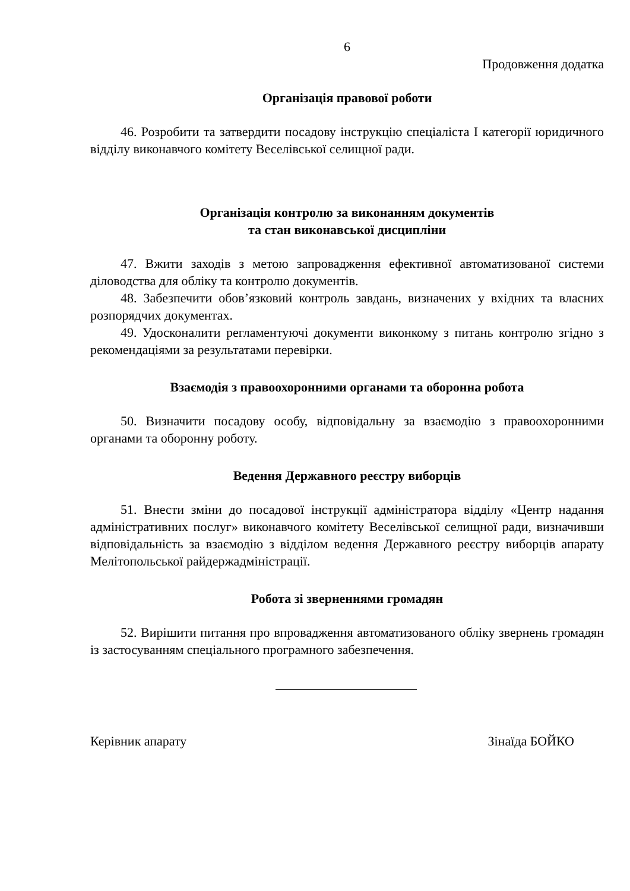6
Продовження додатка
Організація правової роботи
46. Розробити та затвердити посадову інструкцію спеціаліста I категорії юридичного відділу виконавчого комітету Веселівської селищної ради.
Організація контролю за виконанням документів
та стан виконавської дисципліни
47. Вжити заходів з метою запровадження ефективної автоматизованої системи діловодства для обліку та контролю документів.
48. Забезпечити обов’язковий контроль завдань, визначених у вхідних та власних розпорядчих документах.
49. Удосконалити регламентуючі документи виконкому з питань контролю згідно з рекомендаціями за результатами перевірки.
Взаємодія з правоохоронними органами та оборонна робота
50. Визначити посадову особу, відповідальну за взаємодію з правоохоронними органами та оборонну роботу.
Ведення Державного реєстру виборців
51. Внести зміни до посадової інструкції адміністратора відділу «Центр надання адміністративних послуг» виконавчого комітету Веселівської селищної ради, визначивши відповідальність за взаємодію з відділом ведення Державного реєстру виборців апарату Мелітопольської райдержадміністрації.
Робота зі зверненнями громадян
52. Вирішити питання про впровадження автоматизованого обліку звернень громадян із застосуванням спеціального програмного забезпечення.
Керівник апарату Зінаїда БОЙКО